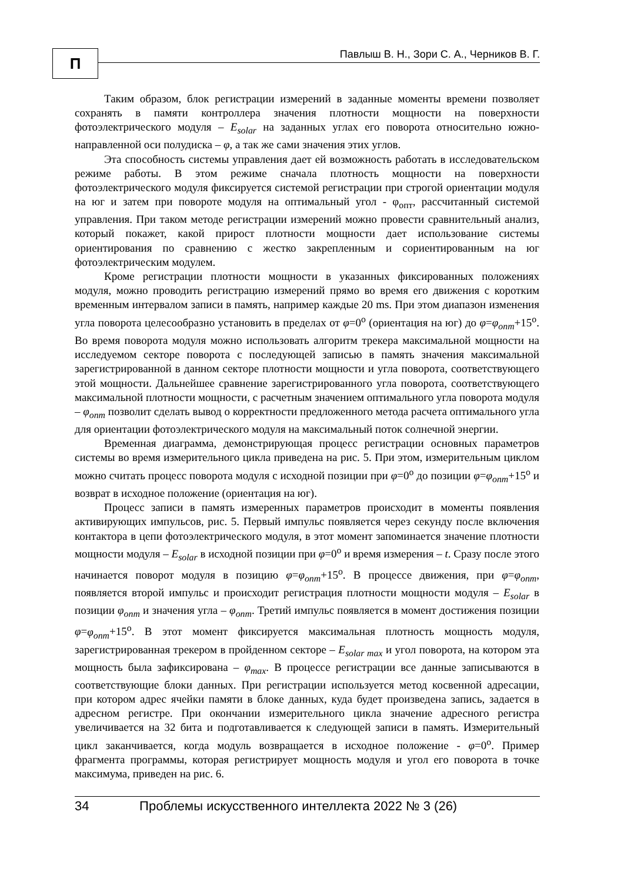П
Павлыш В. Н., Зори С. А., Черников В. Г.
Таким образом, блок регистрации измерений в заданные моменты времени позволяет сохранять в памяти контроллера значения плотности мощности на поверхности фотоэлектрического модуля – E<sub>solar</sub> на заданных углах его поворота относительно южно-направленной оси полудиска – φ, а так же сами значения этих углов.
Эта способность системы управления дает ей возможность работать в исследовательском режиме работы. В этом режиме сначала плотность мощности на поверхности фотоэлектрического модуля фиксируется системой регистрации при строгой ориентации модуля на юг и затем при повороте модуля на оптимальный угол - φ<sub>опт</sub>, рассчитанный системой управления. При таком методе регистрации измерений можно провести сравнительный анализ, который покажет, какой прирост плотности мощности дает использование системы ориентирования по сравнению с жестко закрепленным и сориентированным на юг фотоэлектрическим модулем.
Кроме регистрации плотности мощности в указанных фиксированных положениях модуля, можно проводить регистрацию измерений прямо во время его движения с коротким временным интервалом записи в память, например каждые 20 ms. При этом диапазон изменения угла поворота целесообразно установить в пределах от φ=0<sup>o</sup> (ориентация на юг) до φ=φ<sub>опт</sub>+15<sup>o</sup>. Во время поворота модуля можно использовать алгоритм трекера максимальной мощности на исследуемом секторе поворота с последующей записью в память значения максимальной зарегистрированной в данном секторе плотности мощности и угла поворота, соответствующего этой мощности. Дальнейшее сравнение зарегистрированного угла поворота, соответствующего максимальной плотности мощности, с расчетным значением оптимального угла поворота модуля – φ<sub>опт</sub> позволит сделать вывод о корректности предложенного метода расчета оптимального угла для ориентации фотоэлектрического модуля на максимальный поток солнечной энергии.
Временная диаграмма, демонстрирующая процесс регистрации основных параметров системы во время измерительного цикла приведена на рис. 5. При этом, измерительным циклом можно считать процесс поворота модуля с исходной позиции при φ=0<sup>o</sup> до позиции φ=φ<sub>опт</sub>+15<sup>o</sup> и возврат в исходное положение (ориентация на юг).
Процесс записи в память измеренных параметров происходит в моменты появления активирующих импульсов, рис. 5. Первый импульс появляется через секунду после включения контактора в цепи фотоэлектрического модуля, в этот момент запоминается значение плотности мощности модуля – E<sub>solar</sub> в исходной позиции при φ=0<sup>o</sup> и время измерения – t. Сразу после этого начинается поворот модуля в позицию φ=φ<sub>опт</sub>+15<sup>o</sup>. В процессе движения, при φ=φ<sub>опт</sub>, появляется второй импульс и происходит регистрация плотности мощности модуля – E<sub>solar</sub> в позиции φ<sub>опт</sub> и значения угла – φ<sub>опт</sub>. Третий импульс появляется в момент достижения позиции φ=φ<sub>опт</sub>+15<sup>o</sup>. В этот момент фиксируется максимальная плотность мощность модуля, зарегистрированная трекером в пройденном секторе – E<sub>solar max</sub> и угол поворота, на котором эта мощность была зафиксирована – φ<sub>max</sub>. В процессе регистрации все данные записываются в соответствующие блоки данных. При регистрации используется метод косвенной адресации, при котором адрес ячейки памяти в блоке данных, куда будет произведена запись, задается в адресном регистре. При окончании измерительного цикла значение адресного регистра увеличивается на 32 бита и подготавливается к следующей записи в память. Измерительный цикл заканчивается, когда модуль возвращается в исходное положение - φ=0<sup>o</sup>. Пример фрагмента программы, которая регистрирует мощность модуля и угол его поворота в точке максимума, приведен на рис. 6.
34 Проблемы искусственного интеллекта 2022 № 3 (26)